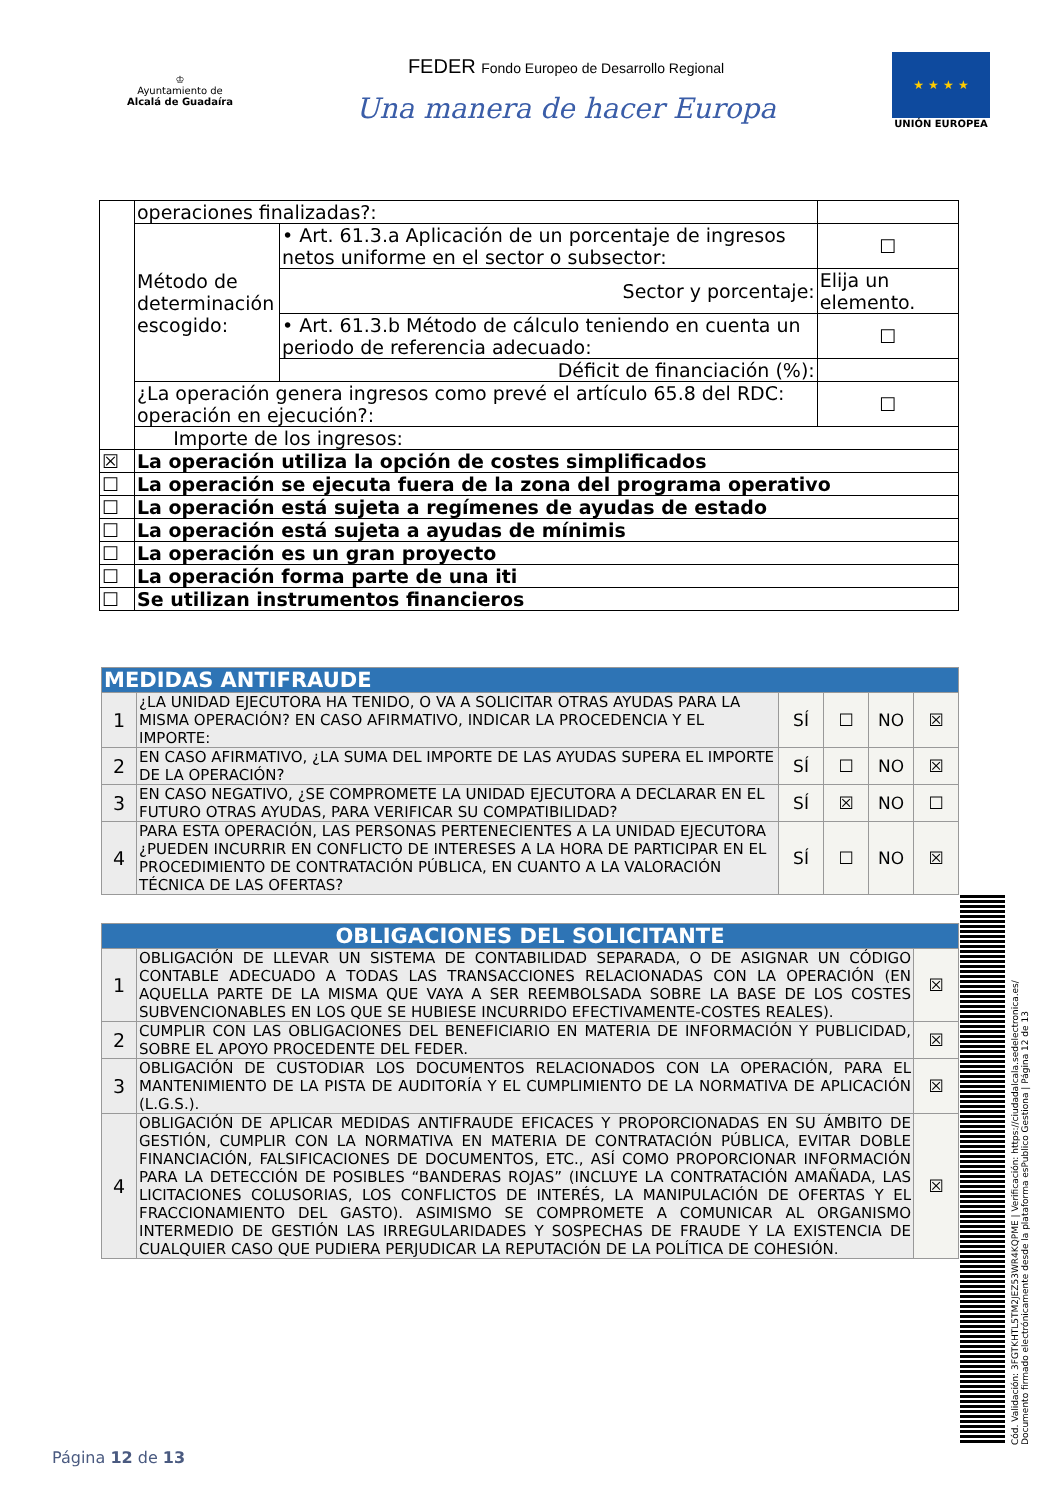♔
Ayuntamiento de
Alcalá de Guadaíra
FEDER Fondo Europeo de Desarrollo Regional
Una manera de hacer Europa
★ ★ ★ ★
UNIÓN EUROPEA
| | operaciones finalizadas?: | | | |
| | Método de determinación escogido: | • Art. 61.3.a Aplicación de un porcentaje de ingresos netos uniforme en el sector o subsector: | | ☐ |
| | | Sector y porcentaje: | Elija un elemento. | |
| | | • Art. 61.3.b Método de cálculo teniendo en cuenta un periodo de referencia adecuado: | | ☐ |
| | | Déficit de financiación (%): | | |
| | ¿La operación genera ingresos como prevé el artículo 65.8 del RDC: operación en ejecución?: | | | ☐ |
| | Importe de los ingresos: | | | |
| ☒ | La operación utiliza la opción de costes simplificados | | | |
| ☐ | La operación se ejecuta fuera de la zona del programa operativo | | | |
| ☐ | La operación está sujeta a regímenes de ayudas de estado | | | |
| ☐ | La operación está sujeta a ayudas de mínimis | | | |
| ☐ | La operación es un gran proyecto | | | |
| ☐ | La operación forma parte de una iti | | | |
| ☐ | Se utilizan instrumentos financieros | | | |
| MEDIDAS ANTIFRAUDE | | | | | |
| 1 | ¿LA UNIDAD EJECUTORA HA TENIDO, O VA A SOLICITAR OTRAS AYUDAS PARA LA MISMA OPERACIÓN? EN CASO AFIRMATIVO, INDICAR LA PROCEDENCIA Y EL IMPORTE: | SÍ | ☐ | NO | ☒ |
| 2 | EN CASO AFIRMATIVO, ¿LA SUMA DEL IMPORTE DE LAS AYUDAS SUPERA EL IMPORTE DE LA OPERACIÓN? | SÍ | ☐ | NO | ☒ |
| 3 | EN CASO NEGATIVO, ¿SE COMPROMETE LA UNIDAD EJECUTORA A DECLARAR EN EL FUTURO OTRAS AYUDAS, PARA VERIFICAR SU COMPATIBILIDAD? | SÍ | ☒ | NO | ☐ |
| 4 | PARA ESTA OPERACIÓN, LAS PERSONAS PERTENECIENTES A LA UNIDAD EJECUTORA ¿PUEDEN INCURRIR EN CONFLICTO DE INTERESES A LA HORA DE PARTICIPAR EN EL PROCEDIMIENTO DE CONTRATACIÓN PÚBLICA, EN CUANTO A LA VALORACIÓN TÉCNICA DE LAS OFERTAS? | SÍ | ☐ | NO | ☒ |
| OBLIGACIONES DEL SOLICITANTE | | |
| 1 | OBLIGACIÓN DE LLEVAR UN SISTEMA DE CONTABILIDAD SEPARADA, O DE ASIGNAR UN CÓDIGO CONTABLE ADECUADO A TODAS LAS TRANSACCIONES RELACIONADAS CON LA OPERACIÓN (EN AQUELLA PARTE DE LA MISMA QUE VAYA A SER REEMBOLSADA SOBRE LA BASE DE LOS COSTES SUBVENCIONABLES EN LOS QUE SE HUBIESE INCURRIDO EFECTIVAMENTE-COSTES REALES). | ☒ |
| 2 | CUMPLIR CON LAS OBLIGACIONES DEL BENEFICIARIO EN MATERIA DE INFORMACIÓN Y PUBLICIDAD, SOBRE EL APOYO PROCEDENTE DEL FEDER. | ☒ |
| 3 | OBLIGACIÓN DE CUSTODIAR LOS DOCUMENTOS RELACIONADOS CON LA OPERACIÓN, PARA EL MANTENIMIENTO DE LA PISTA DE AUDITORÍA Y EL CUMPLIMIENTO DE LA NORMATIVA DE APLICACIÓN (L.G.S.). | ☒ |
| 4 | OBLIGACIÓN DE APLICAR MEDIDAS ANTIFRAUDE EFICACES Y PROPORCIONADAS EN SU ÁMBITO DE GESTIÓN, CUMPLIR CON LA NORMATIVA EN MATERIA DE CONTRATACIÓN PÚBLICA, EVITAR DOBLE FINANCIACIÓN, FALSIFICACIONES DE DOCUMENTOS, ETC., ASÍ COMO PROPORCIONAR INFORMACIÓN PARA LA DETECCIÓN DE POSIBLES “BANDERAS ROJAS” (INCLUYE LA CONTRATACIÓN AMAÑADA, LAS LICITACIONES COLUSORIAS, LOS CONFLICTOS DE INTERÉS, LA MANIPULACIÓN DE OFERTAS Y EL FRACCIONAMIENTO DEL GASTO). ASIMISMO SE COMPROMETE A COMUNICAR AL ORGANISMO INTERMEDIO DE GESTIÓN LAS IRREGULARIDADES Y SOSPECHAS DE FRAUDE Y LA EXISTENCIA DE CUALQUIER CASO QUE PUDIERA PERJUDICAR LA REPUTACIÓN DE LA POLÍTICA DE COHESIÓN. | ☒ |
Cód. Validación: 3FGTKHTL5TM2JEZ53WR4KQPME | Verificación: https://ciudadalcala.sedelectronica.es/ Documento firmado electrónicamente desde la plataforma esPublico Gestiona | Página 12 de 13
Página 12 de 13